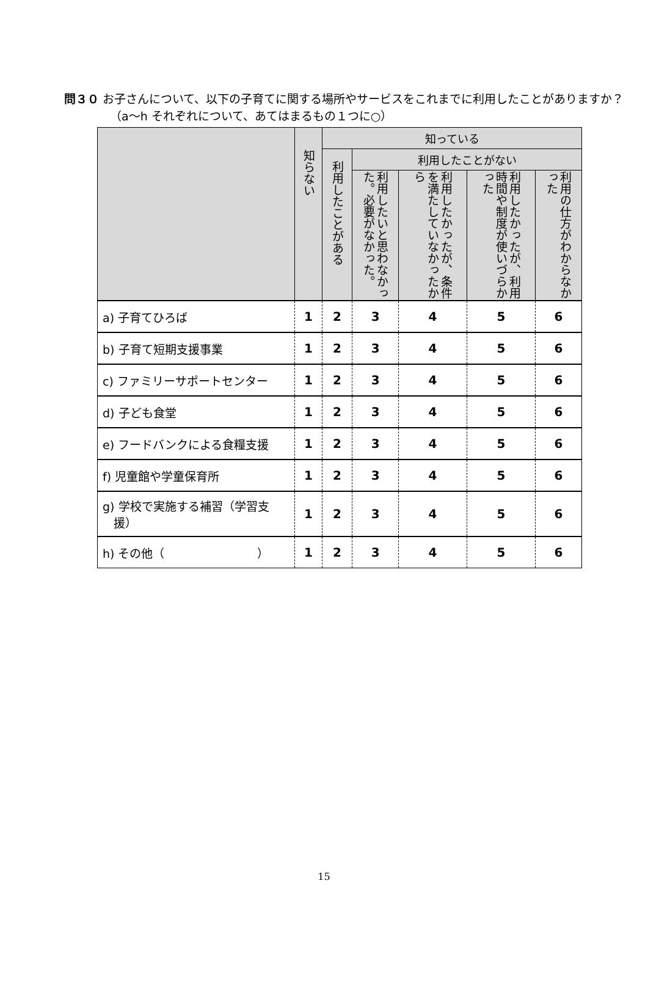問３０ お子さんについて、以下の子育てに関する場所やサービスをこれまでに利用したことがありますか？
（a～h それぞれについて、あてはまるもの１つに○）
| | 知らない | 知っている | | | | |
| --- | --- | --- | --- | --- | --- | --- |
| | | 利用したことがある | 利用したことがない | | | |
| | | | 利用したいと思わなかった。必要がなかった。 | 利用したかったが、条件を満たしていなかったから | 利用したかったが、利用時間や制度が使いづらかった | 利用の仕方がわからなかった |
| a) 子育てひろば | 1 | 2 | 3 | 4 | 5 | 6 |
| b) 子育て短期支援事業 | 1 | 2 | 3 | 4 | 5 | 6 |
| c) ファミリーサポートセンター | 1 | 2 | 3 | 4 | 5 | 6 |
| d) 子ども食堂 | 1 | 2 | 3 | 4 | 5 | 6 |
| e) フードバンクによる食糧支援 | 1 | 2 | 3 | 4 | 5 | 6 |
| f) 児童館や学童保育所 | 1 | 2 | 3 | 4 | 5 | 6 |
| g) 学校で実施する補習（学習支 援） | 1 | 2 | 3 | 4 | 5 | 6 |
| h) その他（ ） | 1 | 2 | 3 | 4 | 5 | 6 |
15